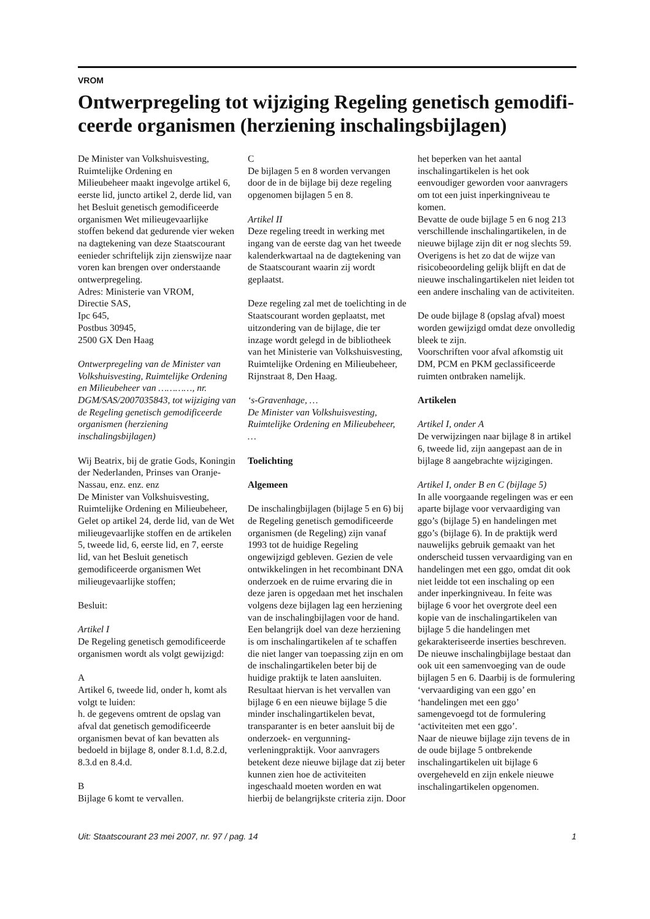VROM
Ontwerpregeling tot wijziging Regeling genetisch gemodifi­ceerde organismen (herziening inschalingsbijlagen)
De Minister van Volkshuisvesting,
Ruimtelijke Ordening en
Milieubeheer maakt ingevolge artikel 6, eerste lid, juncto artikel 2, derde lid, van het Besluit genetisch gemodificeerde organismen Wet milieugevaarlijke stoffen bekend dat gedurende vier weken na dagtekening van deze Staatscourant eenieder schriftelijk zijn zienswijze naar voren kan brengen over onderstaande ontwerpregeling.
Adres: Ministerie van VROM,
Directie SAS,
Ipc 645,
Postbus 30945,
2500 GX Den Haag
Ontwerpregeling van de Minister van Volkshuisvesting, Ruimtelijke Ordening en Milieubeheer van …………, nr. DGM/SAS/2007035843, tot wijziging van de Regeling genetisch gemodificeerde organismen (herziening inschalingsbijlagen)
Wij Beatrix, bij de gratie Gods, Koningin der Nederlanden, Prinses van Oranje-Nassau, enz. enz. enz
De Minister van Volkshuisvesting, Ruimtelijke Ordening en Milieubeheer,
Gelet op artikel 24, derde lid, van de Wet milieugevaarlijke stoffen en de artikelen 5, tweede lid, 6, eerste lid, en 7, eerste lid, van het Besluit genetisch gemodificeerde organismen Wet milieugevaarlijke stoffen;
Besluit:
Artikel I
De Regeling genetisch gemodificeerde organismen wordt als volgt gewijzigd:
A
Artikel 6, tweede lid, onder h, komt als volgt te luiden:
h. de gegevens omtrent de opslag van afval dat genetisch gemodificeerde organismen bevat of kan bevatten als bedoeld in bijlage 8, onder 8.1.d, 8.2.d, 8.3.d en 8.4.d.
B
Bijlage 6 komt te vervallen.
C
De bijlagen 5 en 8 worden vervangen door de in de bijlage bij deze regeling opgenomen bijlagen 5 en 8.
Artikel II
Deze regeling treedt in werking met ingang van de eerste dag van het tweede kalenderkwartaal na de dagtekening van de Staatscourant waarin zij wordt geplaatst.
Deze regeling zal met de toelichting in de Staatscourant worden geplaatst, met uitzondering van de bijlage, die ter inzage wordt gelegd in de bibliotheek van het Ministerie van Volkshuisvesting, Ruimtelijke Ordening en Milieubeheer, Rijnstraat 8, Den Haag.
‘s-Gravenhage, …
De Minister van Volkshuisvesting, Ruimtelijke Ordening en Milieubeheer,
…
Toelichting
Algemeen
De inschalingbijlagen (bijlage 5 en 6) bij de Regeling genetisch gemodificeerde organismen (de Regeling) zijn vanaf 1993 tot de huidige Regeling ongewijzigd gebleven. Gezien de vele ontwikkelingen in het recombinant DNA onderzoek en de ruime ervaring die in deze jaren is opgedaan met het inschalen volgens deze bijlagen lag een herziening van de inschalingbijlagen voor de hand. Een belangrijk doel van deze herziening is om inschalingartikelen af te schaffen die niet langer van toepassing zijn en om de inschalingartikelen beter bij de huidige praktijk te laten aansluiten. Resultaat hiervan is het vervallen van bijlage 6 en een nieuwe bijlage 5 die minder inschalingartikelen bevat, transparanter is en beter aansluit bij de onderzoek- en vergunning-verleningpraktijk. Voor aanvragers betekent deze nieuwe bijlage dat zij beter kunnen zien hoe de activiteiten ingeschaald moeten worden en wat hierbij de belangrijkste criteria zijn. Door
het beperken van het aantal inschalingartikelen is het ook eenvoudiger geworden voor aanvragers om tot een juist inperkingniveau te komen.
Bevatte de oude bijlage 5 en 6 nog 213 verschillende inschalingartikelen, in de nieuwe bijlage zijn dit er nog slechts 59.
Overigens is het zo dat de wijze van risicobeoordeling gelijk blijft en dat de nieuwe inschalingartikelen niet leiden tot een andere inschaling van de activiteiten.
De oude bijlage 8 (opslag afval) moest worden gewijzigd omdat deze onvolledig bleek te zijn.
Voorschriften voor afval afkomstig uit DM, PCM en PKM geclassificeerde ruimten ontbraken namelijk.
Artikelen
Artikel I, onder A
De verwijzingen naar bijlage 8 in artikel 6, tweede lid, zijn aangepast aan de in bijlage 8 aangebrachte wijzigingen.
Artikel I, onder B en C (bijlage 5)
In alle voorgaande regelingen was er een aparte bijlage voor vervaardiging van ggo’s (bijlage 5) en handelingen met ggo’s (bijlage 6). In de praktijk werd nauwelijks gebruik gemaakt van het onderscheid tussen vervaardiging van en handelingen met een ggo, omdat dit ook niet leidde tot een inschaling op een ander inperkingniveau. In feite was bijlage 6 voor het overgrote deel een kopie van de inschalingartikelen van bijlage 5 die handelingen met gekarakteriseerde inserties beschreven. De nieuwe inschalingbijlage bestaat dan ook uit een samenvoeging van de oude bijlagen 5 en 6. Daarbij is de formulering ‘vervaardiging van een ggo’ en ‘handelingen met een ggo’ samengevoegd tot de formulering ‘activiteiten met een ggo’.
Naar de nieuwe bijlage zijn tevens de in de oude bijlage 5 ontbrekende inschalingartikelen uit bijlage 6 overgeheveld en zijn enkele nieuwe inschalingartikelen opgenomen.
Uit: Staatscourant 23 mei 2007, nr. 97 / pag. 14 1